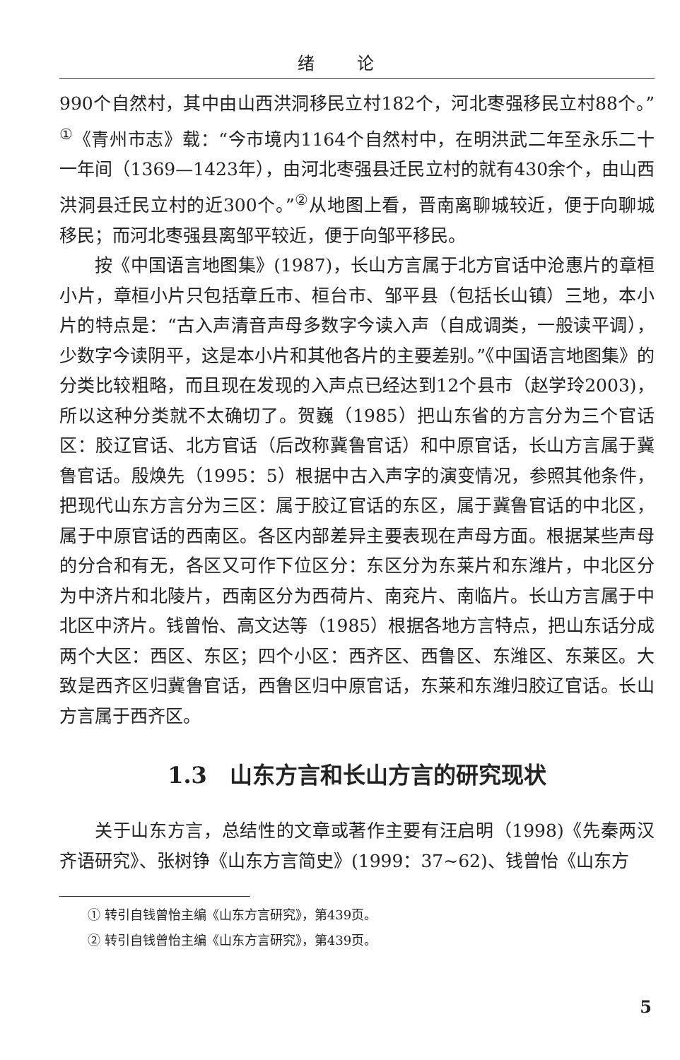绪论
990个自然村，其中由山西洪洞移民立村182个，河北枣强移民立村88个。”<sup>①</sup>《青州市志》载：“今市境内1164个自然村中，在明洪武二年至永乐二十一年间（1369—1423年），由河北枣强县迁民立村的就有430余个，由山西洪洞县迁民立村的近300个。”<sup>②</sup>从地图上看，晋南离聊城较近，便于向聊城移民；而河北枣强县离邹平较近，便于向邹平移民。
按《中国语言地图集》(1987)，长山方言属于北方官话中沧惠片的章桓小片，章桓小片只包括章丘市、桓台市、邹平县（包括长山镇）三地，本小片的特点是：“古入声清音声母多数字今读入声（自成调类，一般读平调），少数字今读阴平，这是本小片和其他各片的主要差别。”《中国语言地图集》的分类比较粗略，而且现在发现的入声点已经达到12个县市（赵学玲2003)，所以这种分类就不太确切了。贺巍（1985）把山东省的方言分为三个官话区：胶辽官话、北方官话（后改称冀鲁官话）和中原官话，长山方言属于冀鲁官话。殷焕先（1995：5）根据中古入声字的演变情况，参照其他条件，把现代山东方言分为三区：属于胶辽官话的东区，属于冀鲁官话的中北区，属于中原官话的西南区。各区内部差异主要表现在声母方面。根据某些声母的分合和有无，各区又可作下位区分：东区分为东莱片和东潍片，中北区分为中济片和北陵片，西南区分为西荷片、南兖片、南临片。长山方言属于中北区中济片。钱曾怡、高文达等（1985）根据各地方言特点，把山东话分成两个大区：西区、东区；四个小区：西齐区、西鲁区、东潍区、东莱区。大致是西齐区归冀鲁官话，西鲁区归中原官话，东莱和东潍归胶辽官话。长山方言属于西齐区。
1.3　山东方言和长山方言的研究现状
关于山东方言，总结性的文章或著作主要有汪启明（1998)《先秦两汉齐语研究》、张树铮《山东方言简史》(1999：37~62)、钱曾怡《山东方
① 转引自钱曾怡主编《山东方言研究》，第439页。
② 转引自钱曾怡主编《山东方言研究》，第439页。
5